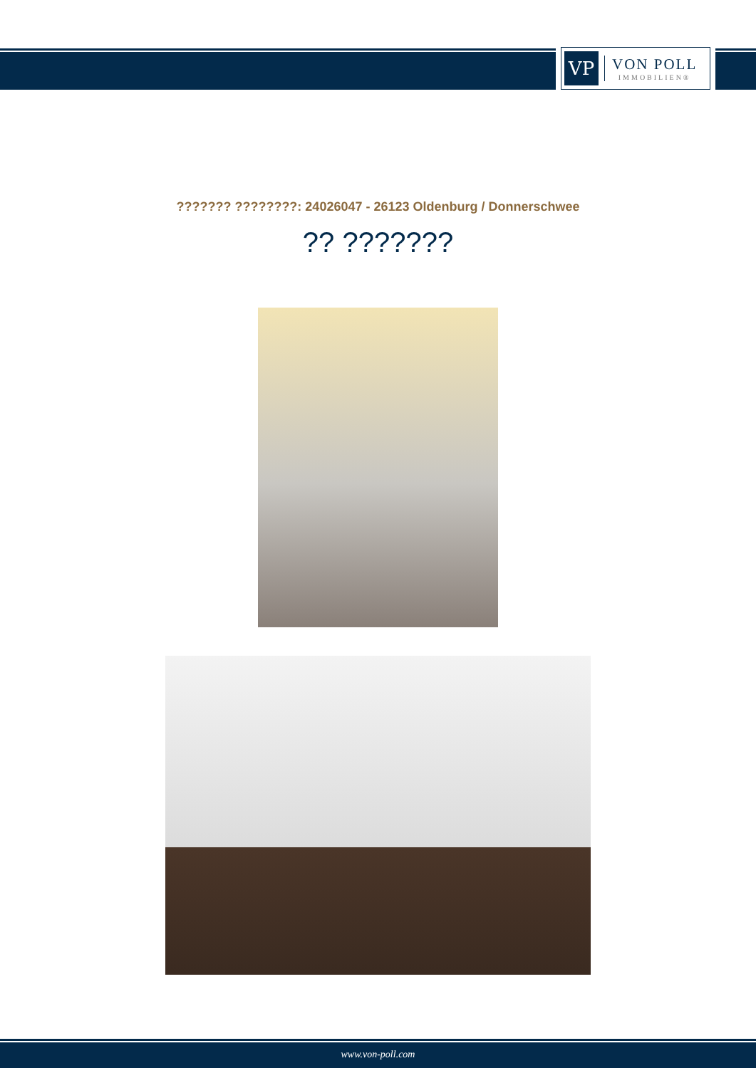VP
VON POLL
IMMOBILIEN®
??????? ????????: 24026047 - 26123 Oldenburg / Donnerschwee
?? ???????
www.von-poll.com